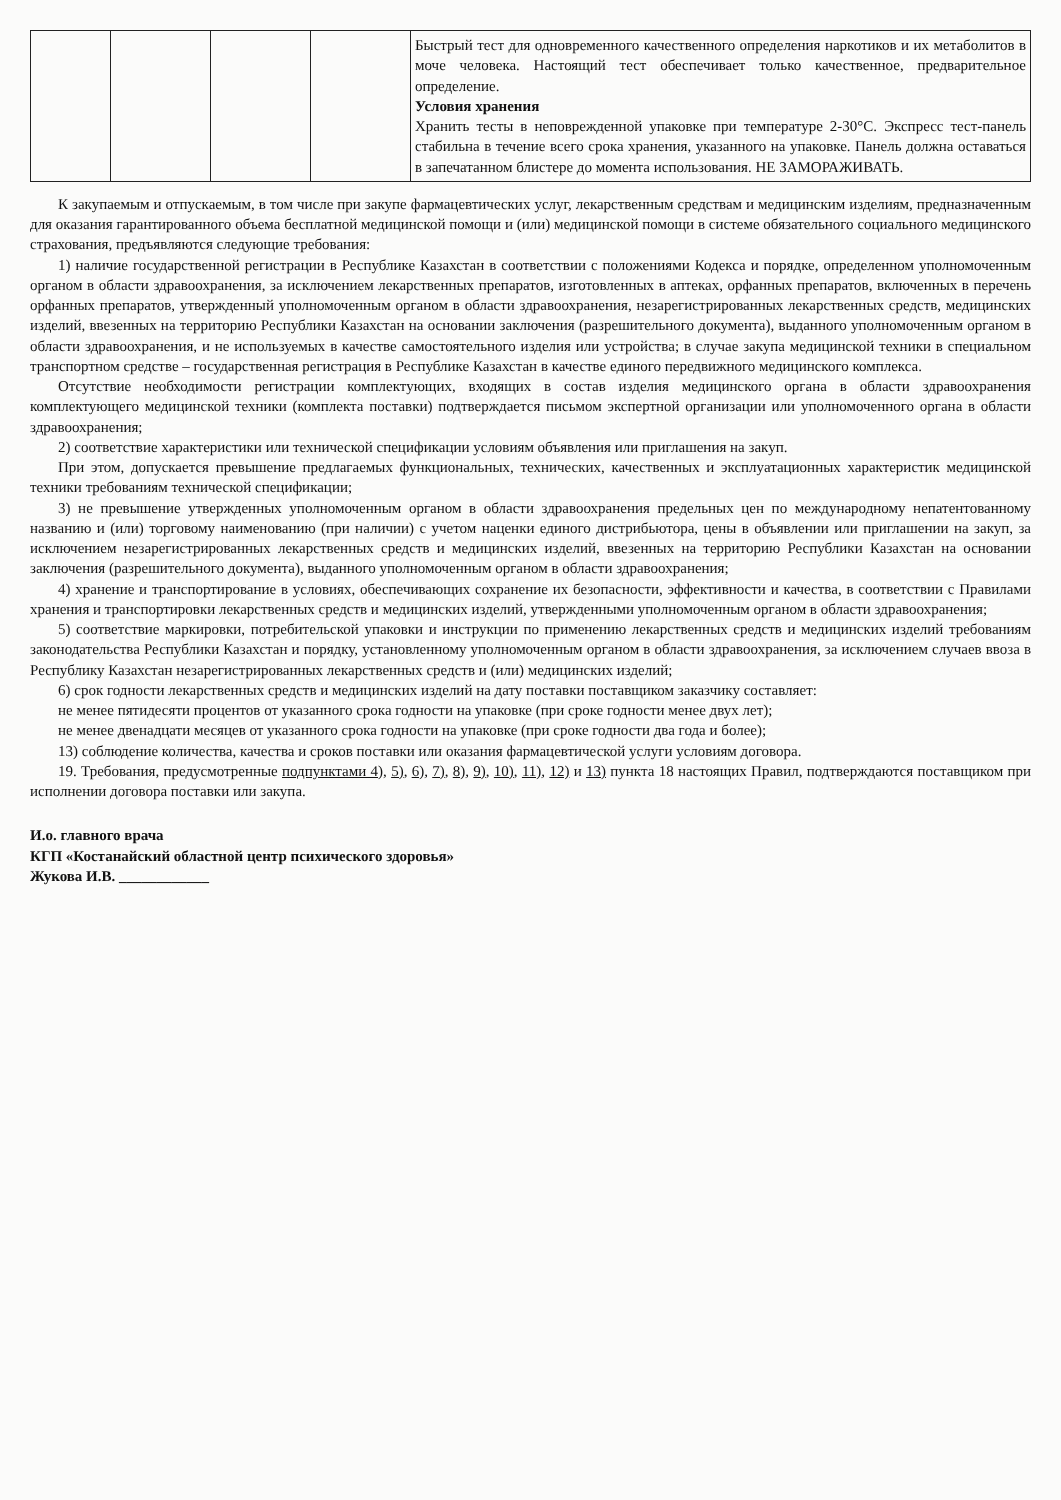| | | | | Быстрый тест для одновременного качественного определения наркотиков и их метаболитов в моче человека. Настоящий тест обеспечивает только качественное, предварительное определение. Условия хранения Хранить тесты в неповрежденной упаковке при температуре 2-30°С. Экспресс тест-панель стабильна в течение всего срока хранения, указанного на упаковке. Панель должна оставаться в запечатанном блистере до момента использования. НЕ ЗАМОРАЖИВАТЬ. |
К закупаемым и отпускаемым, в том числе при закупе фармацевтических услуг, лекарственным средствам и медицинским изделиям, предназначенным для оказания гарантированного объема бесплатной медицинской помощи и (или) медицинской помощи в системе обязательного социального медицинского страхования, предъявляются следующие требования:
1) наличие государственной регистрации в Республике Казахстан в соответствии с положениями Кодекса и порядке, определенном уполномоченным органом в области здравоохранения, за исключением лекарственных препаратов, изготовленных в аптеках, орфанных препаратов, включенных в перечень орфанных препаратов, утвержденный уполномоченным органом в области здравоохранения, незарегистрированных лекарственных средств, медицинских изделий, ввезенных на территорию Республики Казахстан на основании заключения (разрешительного документа), выданного уполномоченным органом в области здравоохранения, и не используемых в качестве самостоятельного изделия или устройства; в случае закупа медицинской техники в специальном транспортном средстве – государственная регистрация в Республике Казахстан в качестве единого передвижного медицинского комплекса.
Отсутствие необходимости регистрации комплектующих, входящих в состав изделия медицинского органа в области здравоохранения комплектующего медицинской техники (комплекта поставки) подтверждается письмом экспертной организации или уполномоченного органа в области здравоохранения;
2) соответствие характеристики или технической спецификации условиям объявления или приглашения на закуп.
При этом, допускается превышение предлагаемых функциональных, технических, качественных и эксплуатационных характеристик медицинской техники требованиям технической спецификации;
3) не превышение утвержденных уполномоченным органом в области здравоохранения предельных цен по международному непатентованному названию и (или) торговому наименованию (при наличии) с учетом наценки единого дистрибьютора, цены в объявлении или приглашении на закуп, за исключением незарегистрированных лекарственных средств и медицинских изделий, ввезенных на территорию Республики Казахстан на основании заключения (разрешительного документа), выданного уполномоченным органом в области здравоохранения;
4) хранение и транспортирование в условиях, обеспечивающих сохранение их безопасности, эффективности и качества, в соответствии с Правилами хранения и транспортировки лекарственных средств и медицинских изделий, утвержденными уполномоченным органом в области здравоохранения;
5) соответствие маркировки, потребительской упаковки и инструкции по применению лекарственных средств и медицинских изделий требованиям законодательства Республики Казахстан и порядку, установленному уполномоченным органом в области здравоохранения, за исключением случаев ввоза в Республику Казахстан незарегистрированных лекарственных средств и (или) медицинских изделий;
6) срок годности лекарственных средств и медицинских изделий на дату поставки поставщиком заказчику составляет:
не менее пятидесяти процентов от указанного срока годности на упаковке (при сроке годности менее двух лет);
не менее двенадцати месяцев от указанного срока годности на упаковке (при сроке годности два года и более);
13) соблюдение количества, качества и сроков поставки или оказания фармацевтической услуги условиям договора.
19. Требования, предусмотренные подпунктами 4), 5), 6), 7), 8), 9), 10), 11), 12) и 13) пункта 18 настоящих Правил, подтверждаются поставщиком при исполнении договора поставки или закупа.
И.о. главного врача
КГП «Костанайский областной центр психического здоровья»
Жукова И.В. ____________